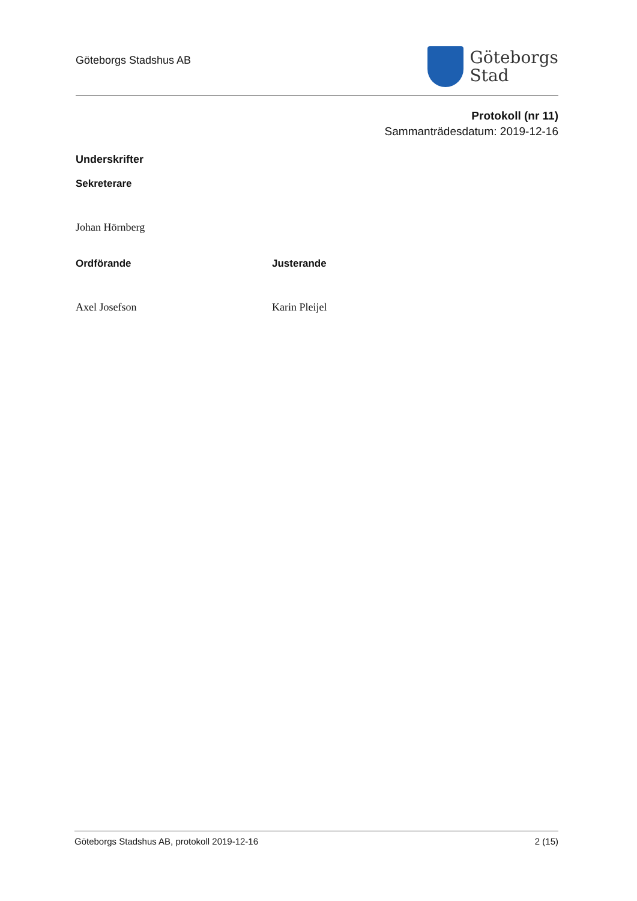Göteborgs Stadshus AB
Göteborgs
Stad
Protokoll (nr 11)
Sammanträdesdatum: 2019-12-16
Underskrifter
Sekreterare
Johan Hörnberg
Ordförande
Axel Josefson
Justerande
Karin Pleijel
Göteborgs Stadshus AB, protokoll 2019-12-16 2 (15)